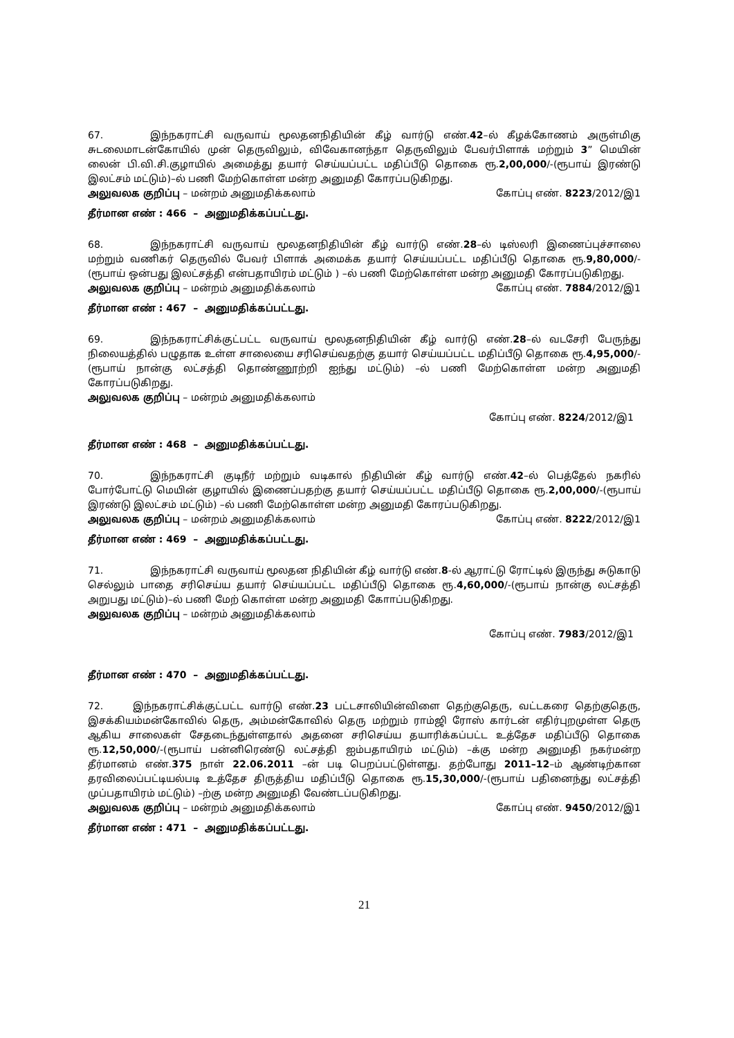67. இந்நகராட்சி வருவாய் மூலதனநிதியின் கீழ் வார்டு எண்.42–ல் கீழக்கோணம் அருள்மிகு சுடலைமாடன்கோயில் முன் தெருவிலும், விவேகானந்தா தெருவிலும் பேவர்பிளாக் மற்றும் 3” மெயின் லைன் பி.வி.சி.குழாயில் அமைத்து தயார் செய்யப்பட்ட மதிப்பீடு தொகை ரூ.2,00,000/-(ரூபாய் இரண்டு இலட்சம் மட்டும்)–ல் பணி மேற்கொள்ள மன்ற அனுமதி கோரப்படுகிறது.
அலுவலக குறிப்பு – மன்றம் அனுமதிக்கலாம் கோப்பு எண். 8223/2012/இ1
தீர்மான எண் : 466 – அனுமதிக்கப்பட்டது.
68. இந்நகராட்சி வருவாய் மூலதனநிதியின் கீழ் வார்டு எண்.28–ல் டிஸ்லரி இணைப்புச்சாலை மற்றும் வணிகர் தெருவில் பேவர் பிளாக் அமைக்க தயார் செய்யப்பட்ட மதிப்பீடு தொகை ரூ.9,80,000/- (ரூபாய் ஒன்பது இலட்சத்தி என்பதாயிரம் மட்டும் ) –ல் பணி மேற்கொள்ள மன்ற அனுமதி கோரப்படுகிறது.
அலுவலக குறிப்பு – மன்றம் அனுமதிக்கலாம் கோப்பு எண். 7884/2012/இ1
தீர்மான எண் : 467 – அனுமதிக்கப்பட்டது.
69. இந்நகராட்சிக்குட்பட்ட வருவாய் மூலதனநிதியின் கீழ் வார்டு எண்.28–ல் வடசேரி பேருந்து நிலையத்தில் பழுதாக உள்ள சாலையை சரிசெய்வதற்கு தயார் செய்யப்பட்ட மதிப்பீடு தொகை ரூ.4,95,000/- (ரூபாய் நான்கு லட்சத்தி தொண்ணூற்றி ஐந்து மட்டும்) –ல் பணி மேற்கொள்ள மன்ற அனுமதி கோரப்படுகிறது.
அலுவலக குறிப்பு – மன்றம் அனுமதிக்கலாம்
கோப்பு எண். 8224/2012/இ1
தீர்மான எண் : 468 – அனுமதிக்கப்பட்டது.
70. இந்நகராட்சி குடிநீர் மற்றும் வடிகால் நிதியின் கீழ் வார்டு எண்.42–ல் பெத்தேல் நகரில் போர்போட்டு மெயின் குழாயில் இணைப்பதற்கு தயார் செய்யப்பட்ட மதிப்பீடு தொகை ரூ.2,00,000/-(ரூபாய் இரண்டு இலட்சம் மட்டும்) –ல் பணி மேற்கொள்ள மன்ற அனுமதி கோரப்படுகிறது.
அலுவலக குறிப்பு – மன்றம் அனுமதிக்கலாம் கோப்பு எண். 8222/2012/இ1
தீர்மான எண் : 469 – அனுமதிக்கப்பட்டது.
71. இந்நகராட்சி வருவாய் மூலதன நிதியின் கீழ் வார்டு எண்.8-ல் ஆராட்டு ரோட்டில் இருந்து சுடுகாடு செல்லும் பாதை சரிசெய்ய தயார் செய்யப்பட்ட மதிப்பீடு தொகை ரூ.4,60,000/-(ரூபாய் நான்கு லட்சத்தி அறுபது மட்டும்)–ல் பணி மேற் கொள்ள மன்ற அனுமதி கோாப்படுகிறது.
அலுவலக குறிப்பு – மன்றம் அனுமதிக்கலாம்
கோப்பு எண். 7983/2012/இ1
தீர்மான எண் : 470 – அனுமதிக்கப்பட்டது.
72. இந்நகராட்சிக்குட்பட்ட வார்டு எண்.23 பட்டசாலியின்விளை தெற்குதெரு, வட்டகரை தெற்குதெரு, இசக்கியம்மன்கோவில் தெரு, அம்மன்கோவில் தெரு மற்றும் ராம்ஜி ரோஸ் கார்டன் எதிர்புறமுள்ள தெரு ஆகிய சாலைகள் சேதடைந்துள்ளதால் அதனை சரிசெய்ய தயாரிக்கப்பட்ட உத்தேச மதிப்பீடு தொகை ரூ.12,50,000/-(ரூபாய் பன்னிரெண்டு லட்சத்தி ஐம்பதாயிரம் மட்டும்) –க்கு மன்ற அனுமதி நகர்மன்ற தீர்மானம் எண்.375 நாள் 22.06.2011 –ன் படி பெறப்பட்டுள்ளது. தற்போது 2011–12–ம் ஆண்டிற்கான தரவிலைப்பட்டியல்படி உத்தேச திருத்திய மதிப்பீடு தொகை ரூ.15,30,000/-(ரூபாய் பதினைந்து லட்சத்தி முப்பதாயிரம் மட்டும்) –ற்கு மன்ற அனுமதி வேண்டப்படுகிறது.
அலுவலக குறிப்பு – மன்றம் அனுமதிக்கலாம் கோப்பு எண். 9450/2012/இ1
தீர்மான எண் : 471 – அனுமதிக்கப்பட்டது.
21